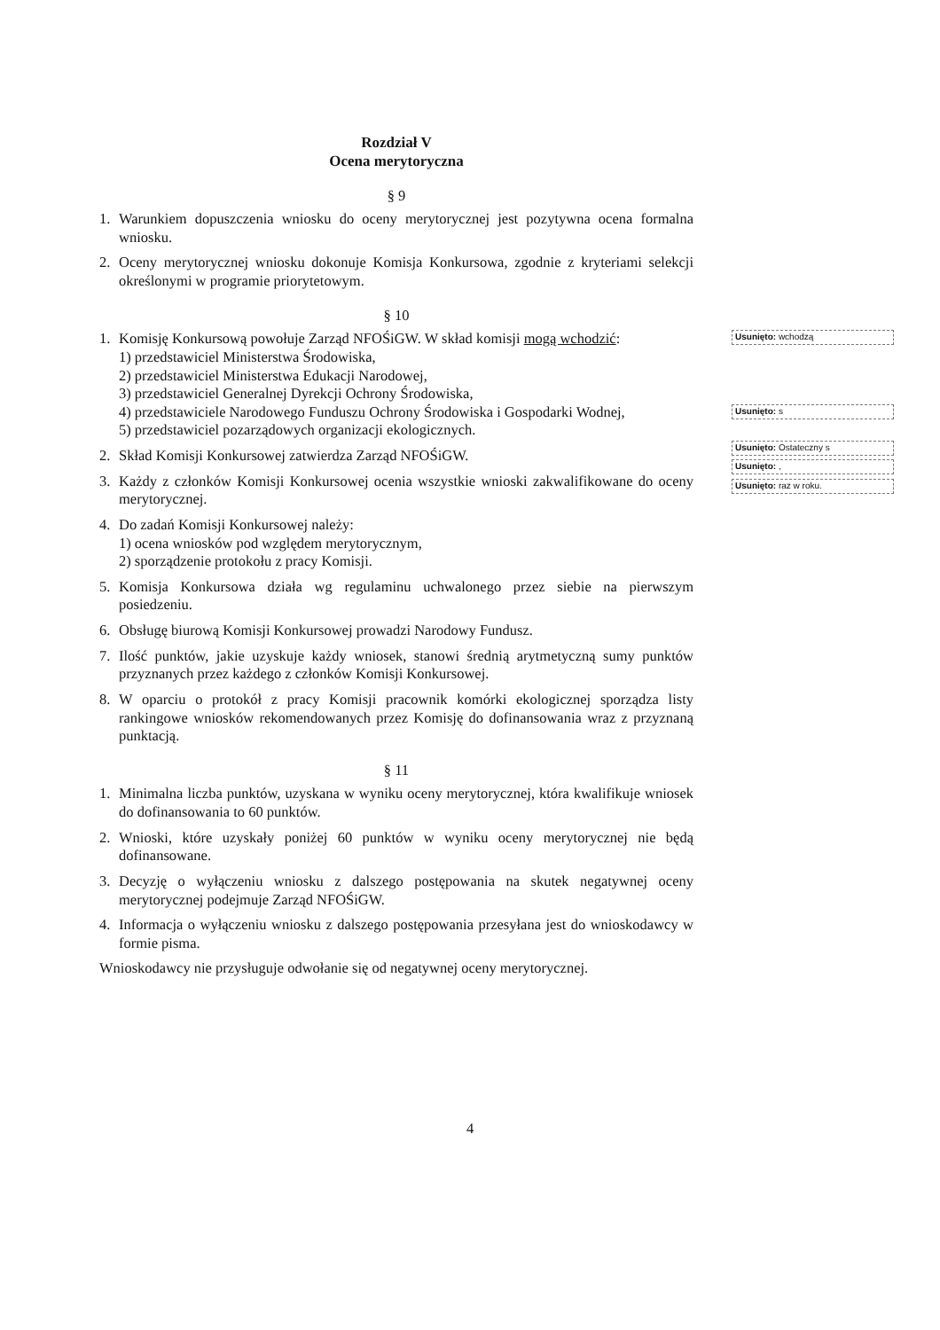Rozdział V
Ocena merytoryczna
§ 9
1. Warunkiem dopuszczenia wniosku do oceny merytorycznej jest pozytywna ocena formalna wniosku.
2. Oceny merytorycznej wniosku dokonuje Komisja Konkursowa, zgodnie z kryteriami selekcji określonymi w programie priorytetowym.
§ 10
1. Komisję Konkursową powołuje Zarząd NFOŚiGW. W skład komisji mogą wchodzić:
1) przedstawiciel Ministerstwa Środowiska,
2) przedstawiciel Ministerstwa Edukacji Narodowej,
3) przedstawiciel Generalnej Dyrekcji Ochrony Środowiska,
4) przedstawiciele Narodowego Funduszu Ochrony Środowiska i Gospodarki Wodnej,
5) przedstawiciel pozarządowych organizacji ekologicznych.
2. Skład Komisji Konkursowej zatwierdza Zarząd NFOŚiGW.
3. Każdy z członków Komisji Konkursowej ocenia wszystkie wnioski zakwalifikowane do oceny merytorycznej.
4. Do zadań Komisji Konkursowej należy:
1) ocena wniosków pod względem merytorycznym,
2) sporządzenie protokołu z pracy Komisji.
5. Komisja Konkursowa działa wg regulaminu uchwalonego przez siebie na pierwszym posiedzeniu.
6. Obsługę biurową Komisji Konkursowej prowadzi Narodowy Fundusz.
7. Ilość punktów, jakie uzyskuje każdy wniosek, stanowi średnią arytmetyczną sumy punktów przyznanych przez każdego z członków Komisji Konkursowej.
8. W oparciu o protokół z pracy Komisji pracownik komórki ekologicznej sporządza listy rankingowe wniosków rekomendowanych przez Komisję do dofinansowania wraz z przyznaną punktacją.
§ 11
1. Minimalna liczba punktów, uzyskana w wyniku oceny merytorycznej, która kwalifikuje wniosek do dofinansowania to 60 punktów.
2. Wnioski, które uzyskały poniżej 60 punktów w wyniku oceny merytorycznej nie będą dofinansowane.
3. Decyzję o wyłączeniu wniosku z dalszego postępowania na skutek negatywnej oceny merytorycznej podejmuje Zarząd NFOŚiGW.
4. Informacja o wyłączeniu wniosku z dalszego postępowania przesyłana jest do wnioskodawcy w formie pisma.
Wnioskodawcy nie przysługuje odwołanie się od negatywnej oceny merytorycznej.
Usunięto: wchodzą
Usunięto: s
Usunięto: Ostateczny s
Usunięto: ,
Usunięto: raz w roku.
4